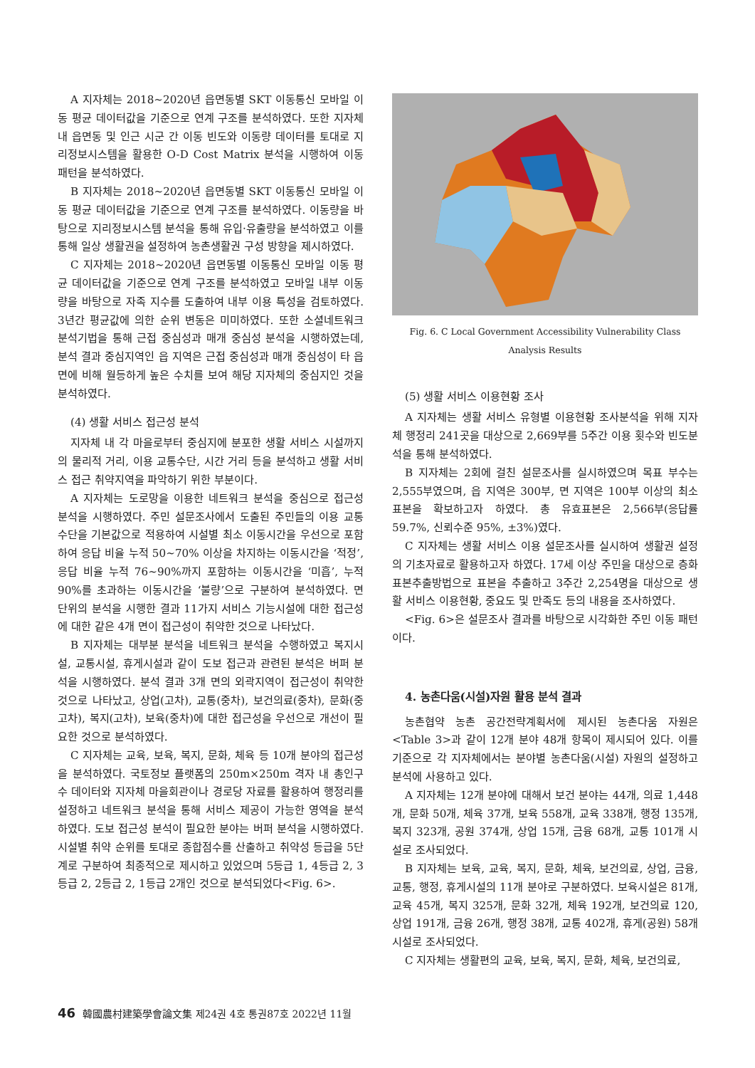A 지자체는 2018~2020년 읍면동별 SKT 이동통신 모바일 이동 평균 데이터값을 기준으로 연계 구조를 분석하였다. 또한 지자체 내 읍면동 및 인근 시군 간 이동 빈도와 이동량 데이터를 토대로 지리정보시스템을 활용한 O-D Cost Matrix 분석을 시행하여 이동 패턴을 분석하였다.
B 지자체는 2018~2020년 읍면동별 SKT 이동통신 모바일 이동 평균 데이터값을 기준으로 연계 구조를 분석하였다. 이동량을 바탕으로 지리정보시스템 분석을 통해 유입·유출량을 분석하였고 이를 통해 일상 생활권을 설정하여 농촌생활권 구성 방향을 제시하였다.
C 지자체는 2018~2020년 읍면동별 이동통신 모바일 이동 평균 데이터값을 기준으로 연계 구조를 분석하였고 모바일 내부 이동량을 바탕으로 자족 지수를 도출하여 내부 이용 특성을 검토하였다. 3년간 평균값에 의한 순위 변동은 미미하였다. 또한 소셜네트워크 분석기법을 통해 근접 중심성과 매개 중심성 분석을 시행하였는데, 분석 결과 중심지역인 읍 지역은 근접 중심성과 매개 중심성이 타 읍면에 비해 월등하게 높은 수치를 보여 해당 지자체의 중심지인 것을 분석하였다.
(4) 생활 서비스 접근성 분석
지자체 내 각 마을로부터 중심지에 분포한 생활 서비스 시설까지의 물리적 거리, 이용 교통수단, 시간 거리 등을 분석하고 생활 서비스 접근 취약지역을 파악하기 위한 부분이다.
A 지자체는 도로망을 이용한 네트워크 분석을 중심으로 접근성 분석을 시행하였다. 주민 설문조사에서 도출된 주민들의 이용 교통수단을 기본값으로 적용하여 시설별 최소 이동시간을 우선으로 포함하여 응답 비율 누적 50~70% 이상을 차지하는 이동시간을 ‘적정’, 응답 비율 누적 76~90%까지 포함하는 이동시간을 ‘미흡’, 누적 90%를 초과하는 이동시간을 ‘불량’으로 구분하여 분석하였다. 면 단위의 분석을 시행한 결과 11가지 서비스 기능시설에 대한 접근성에 대한 같은 4개 면이 접근성이 취약한 것으로 나타났다.
B 지자체는 대부분 분석을 네트워크 분석을 수행하였고 복지시설, 교통시설, 휴게시설과 같이 도보 접근과 관련된 분석은 버퍼 분석을 시행하였다. 분석 결과 3개 면의 외곽지역이 접근성이 취약한 것으로 나타났고, 상업(고차), 교통(중차), 보건의료(중차), 문화(중고차), 복지(고차), 보육(중차)에 대한 접근성을 우선으로 개선이 필요한 것으로 분석하였다.
C 지자체는 교육, 보육, 복지, 문화, 체육 등 10개 분야의 접근성을 분석하였다. 국토정보 플랫폼의 250m×250m 격자 내 총인구수 데이터와 지자체 마을회관이나 경로당 자료를 활용하여 행정리를 설정하고 네트워크 분석을 통해 서비스 제공이 가능한 영역을 분석하였다. 도보 접근성 분석이 필요한 분야는 버퍼 분석을 시행하였다. 시설별 취약 순위를 토대로 종합점수를 산출하고 취약성 등급을 5단계로 구분하여 최종적으로 제시하고 있었으며 5등급 1, 4등급 2, 3등급 2, 2등급 2, 1등급 2개인 것으로 분석되었다<Fig. 6>.
Fig. 6. C Local Government Accessibility Vulnerability Class Analysis Results
(5) 생활 서비스 이용현황 조사
A 지자체는 생활 서비스 유형별 이용현황 조사분석을 위해 지자체 행정리 241곳을 대상으로 2,669부를 5주간 이용 횟수와 빈도분석을 통해 분석하였다.
B 지자체는 2회에 걸친 설문조사를 실시하였으며 목표 부수는 2,555부였으며, 읍 지역은 300부, 면 지역은 100부 이상의 최소 표본을 확보하고자 하였다. 총 유효표본은 2,566부(응답률 59.7%, 신뢰수준 95%, ±3%)였다.
C 지자체는 생활 서비스 이용 설문조사를 실시하여 생활권 설정의 기초자료로 활용하고자 하였다. 17세 이상 주민을 대상으로 층화표본추출방법으로 표본을 추출하고 3주간 2,254명을 대상으로 생활 서비스 이용현황, 중요도 및 만족도 등의 내용을 조사하였다.
<Fig. 6>은 설문조사 결과를 바탕으로 시각화한 주민 이동 패턴이다.
4. 농촌다움(시설)자원 활용 분석 결과
농촌협약 농촌 공간전략계획서에 제시된 농촌다움 자원은 <Table 3>과 같이 12개 분야 48개 항목이 제시되어 있다. 이를 기준으로 각 지자체에서는 분야별 농촌다움(시설) 자원의 설정하고 분석에 사용하고 있다.
A 지자체는 12개 분야에 대해서 보건 분야는 44개, 의료 1,448개, 문화 50개, 체육 37개, 보육 558개, 교육 338개, 행정 135개, 복지 323개, 공원 374개, 상업 15개, 금융 68개, 교통 101개 시설로 조사되었다.
B 지자체는 보육, 교육, 복지, 문화, 체육, 보건의료, 상업, 금융, 교통, 행정, 휴게시설의 11개 분야로 구분하였다. 보육시설은 81개, 교육 45개, 복지 325개, 문화 32개, 체육 192개, 보건의료 120, 상업 191개, 금융 26개, 행정 38개, 교통 402개, 휴게(공원) 58개 시설로 조사되었다.
C 지자체는 생활편의 교육, 보육, 복지, 문화, 체육, 보건의료,
46 韓國農村建築學會論文集 제24권 4호 통권87호 2022년 11월